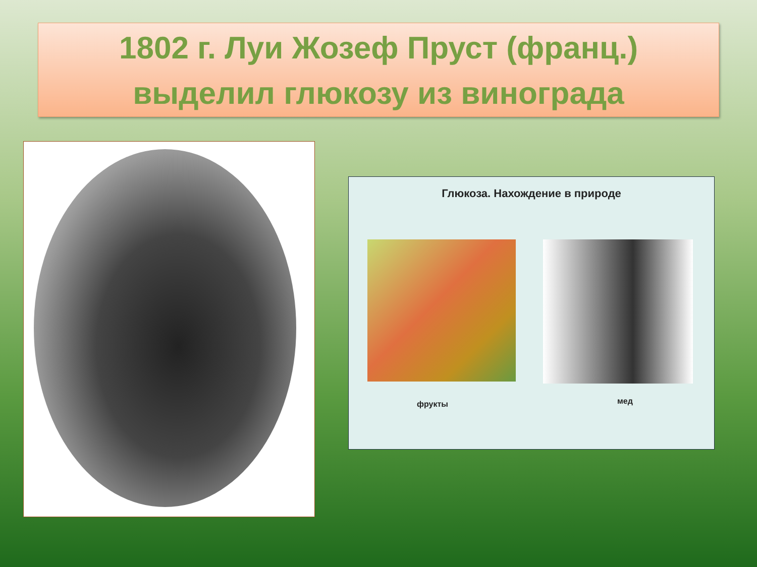1802 г. Луи Жозеф Пруст (франц.)
выделил глюкозу из винограда
Глюкоза. Нахождение в природе
фрукты мед